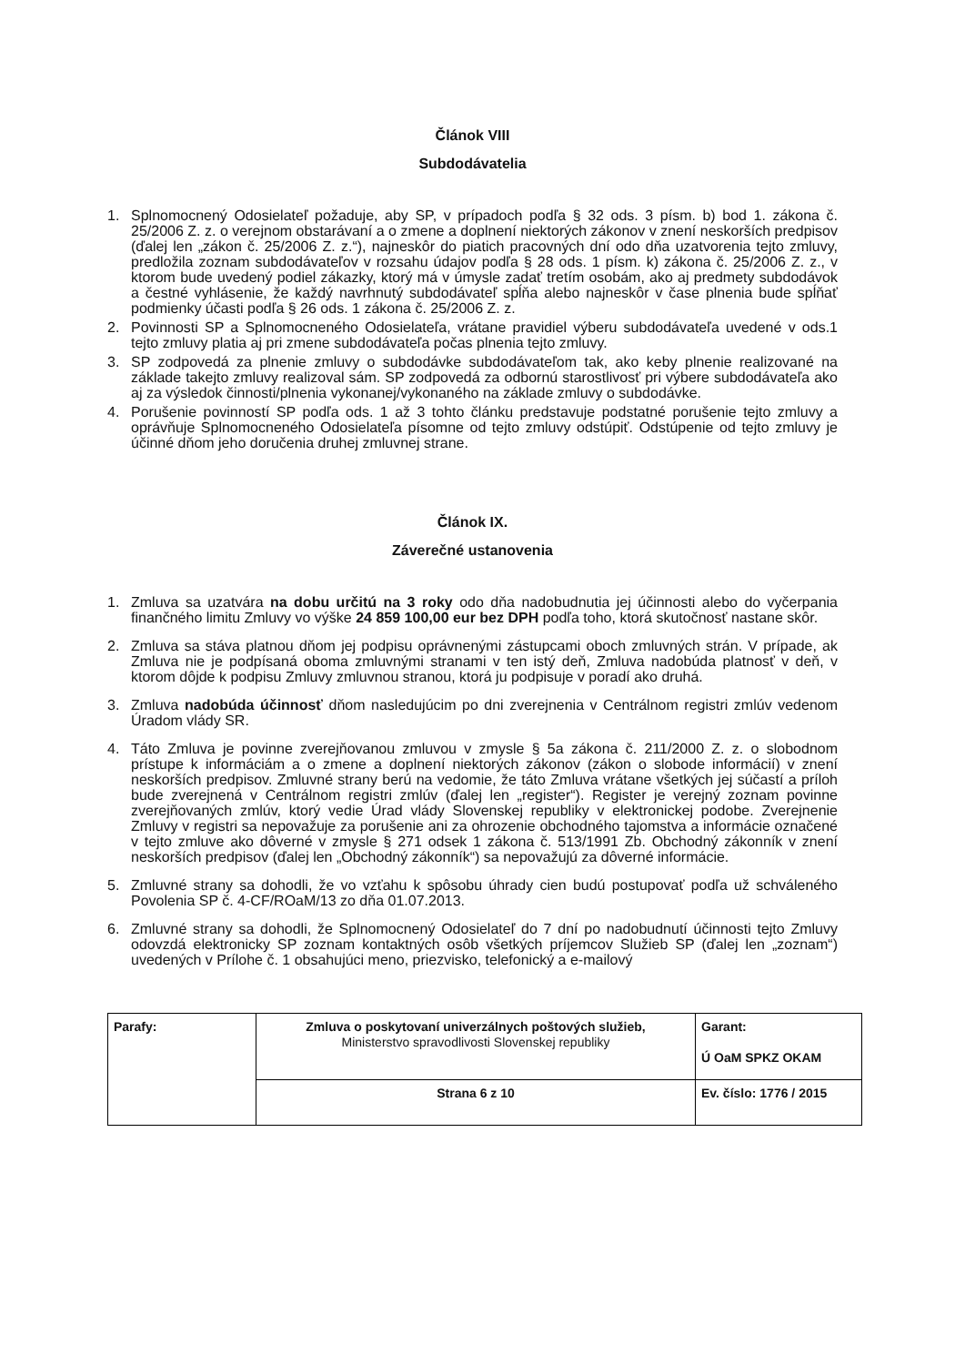Článok VIII
Subdodávatelia
1. Splnomocnený Odosielateľ požaduje, aby SP, v prípadoch podľa § 32 ods. 3 písm. b) bod 1. zákona č. 25/2006 Z. z. o verejnom obstarávaní a o zmene a doplnení niektorých zákonov v znení neskorších predpisov (ďalej len „zákon č. 25/2006 Z. z.“), najneskôr do piatich pracovných dní odo dňa uzatvorenia tejto zmluvy, predložila zoznam subdodávateľov v rozsahu údajov podľa § 28 ods. 1 písm. k) zákona č. 25/2006 Z. z., v ktorom bude uvedený podiel zákazky, ktorý má v úmysle zadať tretím osobám, ako aj predmety subdodávok a čestné vyhlásenie, že každý navrhnutý subdodávateľ spĺňa alebo najneskôr v čase plnenia bude spĺňať podmienky účasti podľa § 26 ods. 1 zákona č. 25/2006 Z. z.
2. Povinnosti SP a Splnomocneného Odosielateľa, vrátane pravidiel výberu subdodávateľa uvedené v ods.1 tejto zmluvy platia aj pri zmene subdodávateľa počas plnenia tejto zmluvy.
3. SP zodpovedá za plnenie zmluvy o subdodávke subdodávateľom tak, ako keby plnenie realizované na základe takejto zmluvy realizoval sám. SP zodpovedá za odbornú starostlivosť pri výbere subdodávateľa ako aj za výsledok činnosti/plnenia vykonanej/vykonaného na základe zmluvy o subdodávke.
4. Porušenie povinností SP podľa ods. 1 až 3 tohto článku predstavuje podstatné porušenie tejto zmluvy a oprávňuje Splnomocneného Odosielateľa písomne od tejto zmluvy odstúpiť. Odstúpenie od tejto zmluvy je účinné dňom jeho doručenia druhej zmluvnej strane.
Článok IX.
Záverečné ustanovenia
1. Zmluva sa uzatvára na dobu určitú na 3 roky odo dňa nadobudnutia jej účinnosti alebo do vyčerpania finančného limitu Zmluvy vo výške 24 859 100,00 eur bez DPH podľa toho, ktorá skutočnosť nastane skôr.
2. Zmluva sa stáva platnou dňom jej podpisu oprávnenými zástupcami oboch zmluvných strán. V prípade, ak Zmluva nie je podpísaná oboma zmluvnými stranami v ten istý deň, Zmluva nadobúda platnosť v deň, v ktorom dôjde k podpisu Zmluvy zmluvnou stranou, ktorá ju podpisuje v poradí ako druhá.
3. Zmluva nadobúda účinnosť dňom nasledujúcim po dni zverejnenia v Centrálnom registri zmlúv vedenom Úradom vlády SR.
4. Táto Zmluva je povinne zverejňovanou zmluvou v zmysle § 5a zákona č. 211/2000 Z. z. o slobodnom prístupe k informáciám a o zmene a doplnení niektorých zákonov (zákon o slobode informácií) v znení neskorších predpisov. Zmluvné strany berú na vedomie, že táto Zmluva vrátane všetkých jej súčastí a príloh bude zverejnená v Centrálnom registri zmlúv (ďalej len „register“). Register je verejný zoznam povinne zverejňovaných zmlúv, ktorý vedie Úrad vlády Slovenskej republiky v elektronickej podobe. Zverejnenie Zmluvy v registri sa nepovažuje za porušenie ani za ohrozenie obchodného tajomstva a informácie označené v tejto zmluve ako dôverné v zmysle § 271 odsek 1 zákona č. 513/1991 Zb. Obchodný zákonník v znení neskorších predpisov (ďalej len „Obchodný zákonník“) sa nepovažujú za dôverné informácie.
5. Zmluvné strany sa dohodli, že vo vzťahu k spôsobu úhrady cien budú postupovať podľa už schváleného Povolenia SP č. 4-CF/ROaM/13 zo dňa 01.07.2013.
6. Zmluvné strany sa dohodli, že Splnomocnený Odosielateľ do 7 dní po nadobudnutí účinnosti tejto Zmluvy odovzdá elektronicky SP zoznam kontaktných osôb všetkých príjemcov Služieb SP (ďalej len „zoznam“) uvedených v Prílohe č. 1 obsahujúci meno, priezvisko, telefonický a e-mailový
| Parafy: | Zmluva o poskytovaní univerzálnych poštových služieb, Ministerstvo spravodlivosti Slovenskej republiky | Garant: Ú OaM SPKZ OKAM |
| | Strana 6 z 10 | Ev. číslo: 1776 / 2015 |